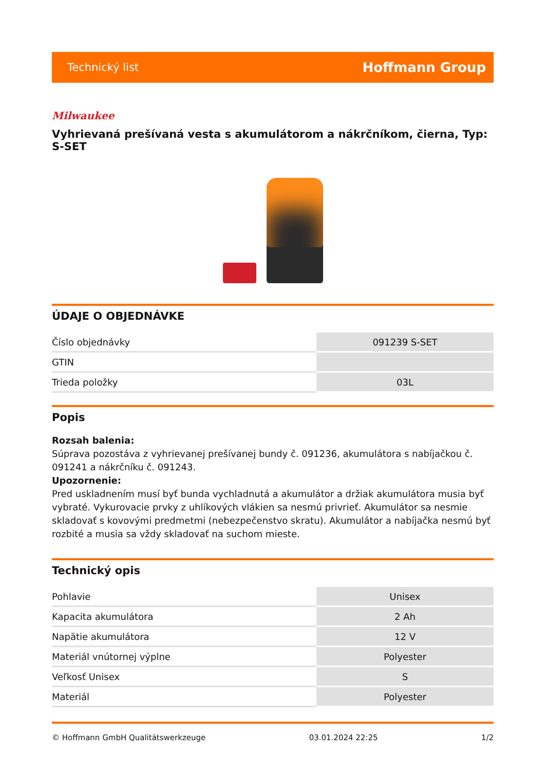Technický list Hoffmann Group
Milwaukee
Vyhrievaná prešívaná vesta s akumulátorom a nákrčníkom, čierna, Typ: S-SET
ÚDAJE O OBJEDNÁVKE
| Číslo objednávky | 091239 S-SET |
| GTIN | |
| Trieda položky | 03L |
Popis
Rozsah balenia:
Súprava pozostáva z vyhrievanej prešívanej bundy č. 091236, akumulátora s nabíjačkou č. 091241 a nákrčníku č. 091243.
Upozornenie:
Pred uskladnením musí byť bunda vychladnutá a akumulátor a držiak akumulátora musia byť vybraté. Vykurovacie prvky z uhlíkových vlákien sa nesmú privrieť. Akumulátor sa nesmie skladovať s kovovými predmetmi (nebezpečenstvo skratu). Akumulátor a nabíjačka nesmú byť rozbité a musia sa vždy skladovať na suchom mieste.
Technický opis
| Pohlavie | Unisex |
| Kapacita akumulátora | 2 Ah |
| Napätie akumulátora | 12 V |
| Materiál vnútornej výplne | Polyester |
| Veľkosť Unisex | S |
| Materiál | Polyester |
© Hoffmann GmbH Qualitätswerkzeuge 03.01.2024 22:25 1/2